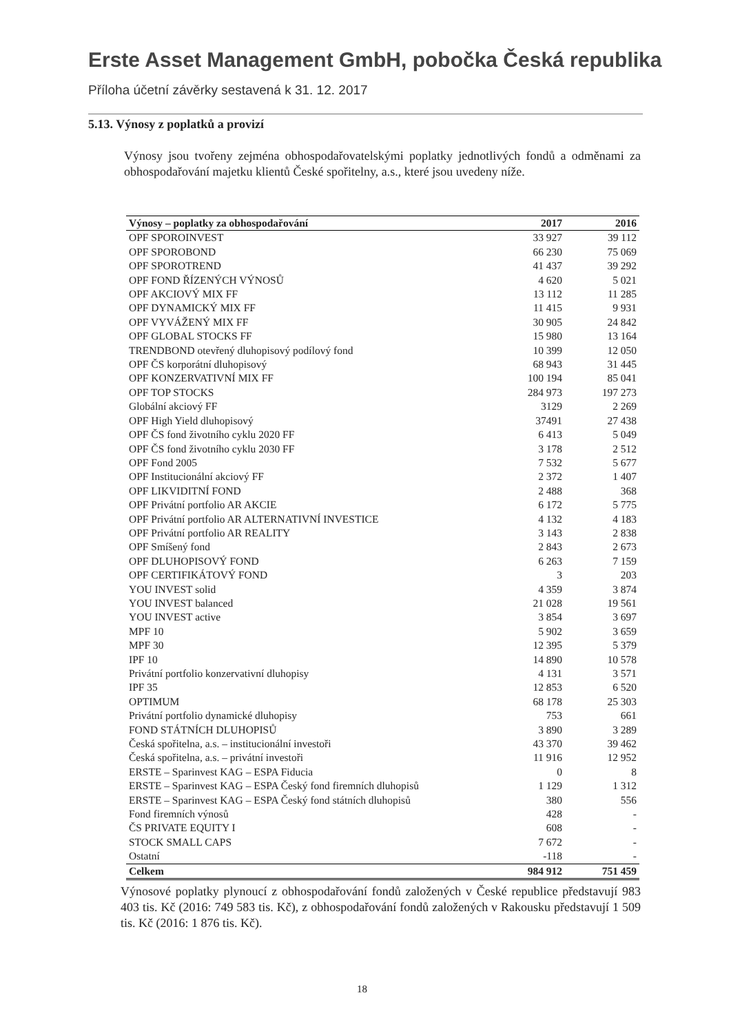Erste Asset Management GmbH, pobočka Česká republika
Příloha účetní závěrky sestavená k 31. 12. 2017
5.13. Výnosy z poplatků a provizí
Výnosy jsou tvořeny zejména obhospodařovatelskými poplatky jednotlivých fondů a odměnami za obhospodařování majetku klientů České spořitelny, a.s., které jsou uvedeny níže.
| Výnosy – poplatky za obhospodařování | 2017 | 2016 |
| --- | --- | --- |
| OPF SPOROINVEST | 33 927 | 39 112 |
| OPF SPOROBOND | 66 230 | 75 069 |
| OPF SPOROTREND | 41 437 | 39 292 |
| OPF FOND ŘÍZENÝCH VÝNOSŮ | 4 620 | 5 021 |
| OPF AKCIOVÝ MIX FF | 13 112 | 11 285 |
| OPF DYNAMICKÝ MIX FF | 11 415 | 9 931 |
| OPF VYVÁŽENÝ MIX FF | 30 905 | 24 842 |
| OPF GLOBAL STOCKS FF | 15 980 | 13 164 |
| TRENDBOND otevřený dluhopisový podílový fond | 10 399 | 12 050 |
| OPF ČS korporátní dluhopisový | 68 943 | 31 445 |
| OPF KONZERVATIVNÍ MIX FF | 100 194 | 85 041 |
| OPF TOP STOCKS | 284 973 | 197 273 |
| Globální akciový FF | 3129 | 2 269 |
| OPF High Yield dluhopisový | 37491 | 27 438 |
| OPF ČS fond životního cyklu 2020 FF | 6 413 | 5 049 |
| OPF ČS fond životního cyklu 2030 FF | 3 178 | 2 512 |
| OPF Fond 2005 | 7 532 | 5 677 |
| OPF Institucionální akciový FF | 2 372 | 1 407 |
| OPF LIKVIDITNÍ FOND | 2 488 | 368 |
| OPF Privátní portfolio AR AKCIE | 6 172 | 5 775 |
| OPF Privátní portfolio AR ALTERNATIVNÍ INVESTICE | 4 132 | 4 183 |
| OPF Privátní portfolio AR REALITY | 3 143 | 2 838 |
| OPF Smíšený fond | 2 843 | 2 673 |
| OPF DLUHOPISOVÝ FOND | 6 263 | 7 159 |
| OPF CERTIFIKÁTOVÝ FOND | 3 | 203 |
| YOU INVEST solid | 4 359 | 3 874 |
| YOU INVEST balanced | 21 028 | 19 561 |
| YOU INVEST active | 3 854 | 3 697 |
| MPF 10 | 5 902 | 3 659 |
| MPF 30 | 12 395 | 5 379 |
| IPF 10 | 14 890 | 10 578 |
| Privátní portfolio konzervativní dluhopisy | 4 131 | 3 571 |
| IPF 35 | 12 853 | 6 520 |
| OPTIMUM | 68 178 | 25 303 |
| Privátní portfolio dynamické dluhopisy | 753 | 661 |
| FOND STÁTNÍCH DLUHOPISŮ | 3 890 | 3 289 |
| Česká spořitelna, a.s. – institucionální investoři | 43 370 | 39 462 |
| Česká spořitelna, a.s. – privátní investoři | 11 916 | 12 952 |
| ERSTE – Sparinvest KAG – ESPA Fiducia | 0 | 8 |
| ERSTE – Sparinvest KAG – ESPA Český fond firemních dluhopisů | 1 129 | 1 312 |
| ERSTE – Sparinvest KAG – ESPA Český fond státních dluhopisů | 380 | 556 |
| Fond firemních výnosů | 428 | - |
| ČS PRIVATE EQUITY I | 608 | - |
| STOCK SMALL CAPS | 7 672 | - |
| Ostatní | -118 | - |
| Celkem | 984 912 | 751 459 |
Výnosové poplatky plynoucí z obhospodařování fondů založených v České republice představují 983 403 tis. Kč (2016: 749 583 tis. Kč), z obhospodařování fondů založených v Rakousku představují 1 509 tis. Kč (2016: 1 876 tis. Kč).
18